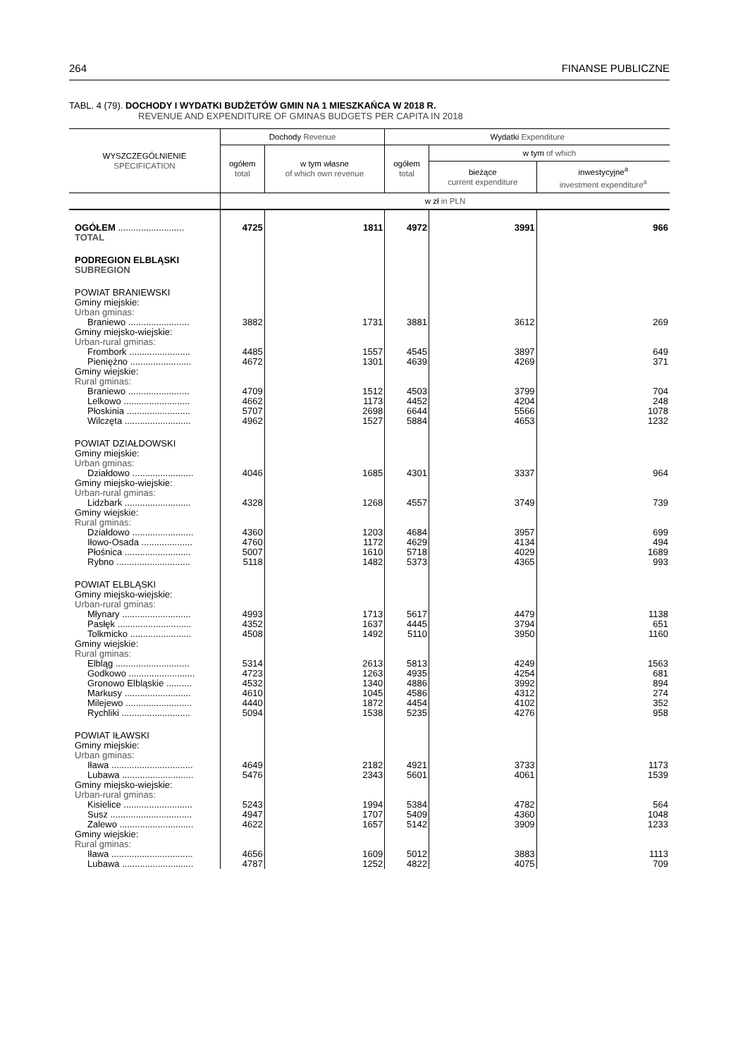264 FINANSE PUBLICZNE
TABL. 4 (79). DOCHODY I WYDATKI BUDŻETÓW GMIN NA 1 MIESZKAŃCA W 2018 R.
REVENUE AND EXPENDITURE OF GMINAS BUDGETS PER CAPITA IN 2018
| WYSZCZEGÓLNIENIE SPECIFICATION | Dochody Revenue | | Wydatki Expenditure | | |
| --- | --- | --- | --- | --- | --- |
| | ogółem total | w tym własne of which own revenue | ogółem total | w tym of which | |
| | | | | bieżące current expenditure | inwestycyjne<sup>a</sup> investment expenditure<sup>a</sup> |
| | w zł in PLN | | | | |
| OGÓŁEM .......................... | 4725 | 1811 | 4972 | 3991 | 966 |
| TOTAL | | | | | |
| PODREGION ELBLĄSKI SUBREGION | | | | | |
| POWIAT BRANIEWSKI Gminy miejskie: Urban gminas: | | | | | |
| Braniewo ........................ | 3882 | 1731 | 3881 | 3612 | 269 |
| Gminy miejsko-wiejskie: Urban-rural gminas: | | | | | |
| Frombork ........................ | 4485 | 1557 | 4545 | 3897 | 649 |
| Pieniężno ........................ | 4672 | 1301 | 4639 | 4269 | 371 |
| Gminy wiejskie: Rural gminas: | | | | | |
| Braniewo ........................ | 4709 | 1512 | 4503 | 3799 | 704 |
| Lelkowo .......................... | 4662 | 1173 | 4452 | 4204 | 248 |
| Płoskinia ......................... | 5707 | 2698 | 6644 | 5566 | 1078 |
| Wilczęta .......................... | 4962 | 1527 | 5884 | 4653 | 1232 |
| POWIAT DZIAŁDOWSKI Gminy miejskie: Urban gminas: | | | | | |
| Działdowo ........................ | 4046 | 1685 | 4301 | 3337 | 964 |
| Gminy miejsko-wiejskie: Urban-rural gminas: | | | | | |
| Lidzbark .......................... | 4328 | 1268 | 4557 | 3749 | 739 |
| Gminy wiejskie: Rural gminas: | | | | | |
| Działdowo ........................ | 4360 | 1203 | 4684 | 3957 | 699 |
| Iłowo-Osada .................... | 4760 | 1172 | 4629 | 4134 | 494 |
| Płośnica .......................... | 5007 | 1610 | 5718 | 4029 | 1689 |
| Rybno ............................. | 5118 | 1482 | 5373 | 4365 | 993 |
| POWIAT ELBLĄSKI Gminy miejsko-wiejskie: Urban-rural gminas: | | | | | |
| Młynary ........................... | 4993 | 1713 | 5617 | 4479 | 1138 |
| Pasłęk ............................. | 4352 | 1637 | 4445 | 3794 | 651 |
| Tolkmicko ........................ | 4508 | 1492 | 5110 | 3950 | 1160 |
| Gminy wiejskie: Rural gminas: | | | | | |
| Elbląg ............................. | 5314 | 2613 | 5813 | 4249 | 1563 |
| Godkowo .......................... | 4723 | 1263 | 4935 | 4254 | 681 |
| Gronowo Elbląskie .......... | 4532 | 1340 | 4886 | 3992 | 894 |
| Markusy .......................... | 4610 | 1045 | 4586 | 4312 | 274 |
| Milejewo .......................... | 4440 | 1872 | 4454 | 4102 | 352 |
| Rychliki ........................... | 5094 | 1538 | 5235 | 4276 | 958 |
| POWIAT IŁAWSKI Gminy miejskie: Urban gminas: | | | | | |
| Iława ................................ | 4649 | 2182 | 4921 | 3733 | 1173 |
| Lubawa ............................ | 5476 | 2343 | 5601 | 4061 | 1539 |
| Gminy miejsko-wiejskie: Urban-rural gminas: | | | | | |
| Kisielice ........................... | 5243 | 1994 | 5384 | 4782 | 564 |
| Susz ................................ | 4947 | 1707 | 5409 | 4360 | 1048 |
| Zalewo ............................. | 4622 | 1657 | 5142 | 3909 | 1233 |
| Gminy wiejskie: Rural gminas: | | | | | |
| Iława ................................ | 4656 | 1609 | 5012 | 3883 | 1113 |
| Lubawa ............................ | 4787 | 1252 | 4822 | 4075 | 709 |